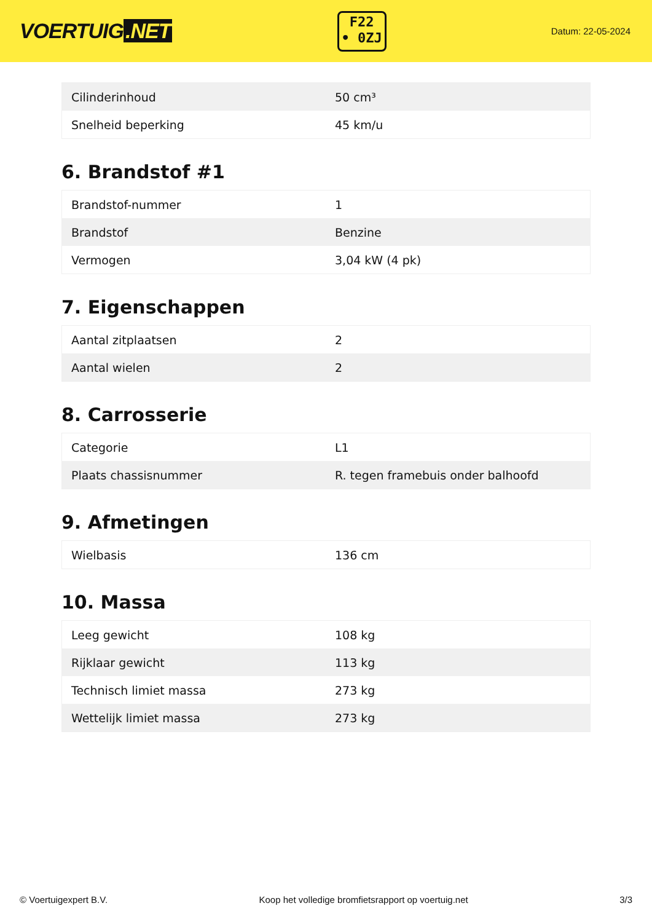VOERTUIG.NET
F22
• 0ZJ
Datum: 22-05-2024
| Cilinderinhoud | 50 cm³ |
| Snelheid beperking | 45 km/u |
6. Brandstof #1
| Brandstof-nummer | 1 |
| Brandstof | Benzine |
| Vermogen | 3,04 kW (4 pk) |
7. Eigenschappen
| Aantal zitplaatsen | 2 |
| Aantal wielen | 2 |
8. Carrosserie
| Categorie | L1 |
| Plaats chassisnummer | R. tegen framebuis onder balhoofd |
9. Afmetingen
| Wielbasis | 136 cm |
10. Massa
| Leeg gewicht | 108 kg |
| Rijklaar gewicht | 113 kg |
| Technisch limiet massa | 273 kg |
| Wettelijk limiet massa | 273 kg |
© Voertuigexpert B.V. Koop het volledige bromfietsrapport op voertuig.net 3/3